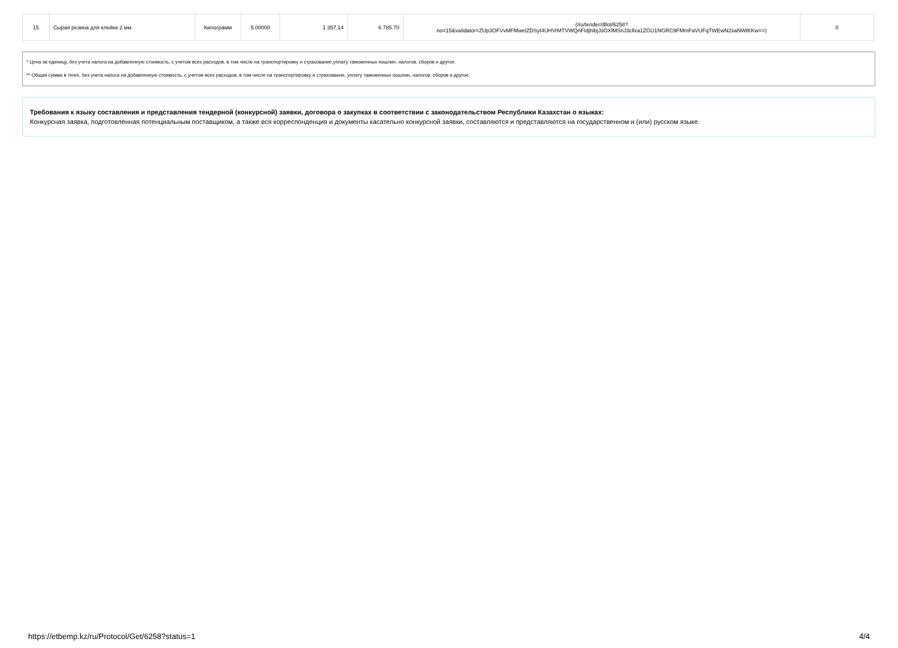| 15 | Сырая резина для клейки 2 мм | Килограмм | 5.00000 | 1 357.14 | 6 785.70 | (/ru/tender/dllot/6258? no=15&validator=ZUp3OFVvMFMwelZDSyt4UHVrMTVWQnFIdjhibjJsOXlMSnJ3cllxa1ZGU1NGRC9FMmFaVUFqTWEwN2xaNWtKKw==) | 0 |
* Цена за единицу, без учета налога на добавленную стоимость, с учетом всех расходов, в том числе на транспортировку и страхование,уплату таможенных пошлин, налогов, сборов и другое.
** Общая сумма в тенге, без учета налога на добавленную стоимость, с учетом всех расходов, в том числе на транспортировку и страхование, уплату таможенных пошлин, налогов, сборов и другое.
Требования к языку составления и представления тендерной (конкурсной) заявки, договора о закупках в соответствии с законодательством Республики Казахстан о языках:
Конкурсная заявка, подготовленная потенциальным поставщиком, а также вся корреспонденция и документы касательно конкурсной заявки, составляются и представляются на государственном и (или) русском языке.
https://etbemp.kz/ru/Protocol/Get/6258?status=1 4/4